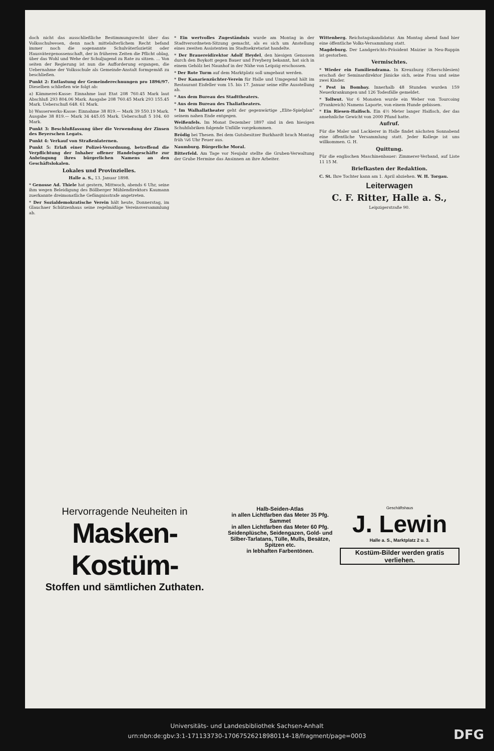doch nicht das ausschließliche Bestimmungsrecht über das Volksschulwesen, denn nach mittelalterlichem Recht befand immer noch die sogenannte Schulväterſozietät oder Hausvätergenossenschaft, der in früheren Zeiten die Pflicht oblag, über das Wohl und Wehe der Schuljugend zu Rate zu sitzen. ... Von seiten der Regierung ist nun die Aufforderung ergangen, die Uebernahme der Volksschule als Gemeinde-Anstalt formgemäß zu beschließen.
Punkt 2: Entlastung der Gemeinderechnungen pro 1896/97. Dieselben schließen wie folgt ab:
a) Kämmerei-Kasse: Einnahme laut Etat 208 760.45 Mark laut Abschluß 293 804.06 Mark. Ausgabe 208 760.45 Mark 293 155.45 Mark. Ueberschuß 648. 61 Mark.
b) Wasserwerks-Kasse: Einnahme 38 819.— Mark 39 550.19 Mark. Ausgabe 38 819.— Mark 34 445.05 Mark. Ueberschuß 5 104. 60 Mark.
Punkt 3: Beschlußfassung über die Verwendung der Zinsen des Beyerschen Legats.
Punkt 4: Verkauf von Straßenlaternen.
Punkt 5: Erlaß einer Polizei-Verordnung, betreffend die Verpflichtung der Inhaber offener Handelsgeschäfte zur Anbringung ihres bürgerlichen Namens an den Geschäftslokalen.
Lokales und Provinzielles.
Halle a. S., 13. Januar 1898.
* Genosse Ad. Thiele hat gestern, Mittwoch, abends 6 Uhr, seine ihm wegen Beleidigung des Böllberger Mühlendirektors Kaumann zuerkannte dreimonatliche Gefängnisstrafe angetreten.
* Der Sozialdemokratische Verein hält heute, Donnerstag, im Glauchaer Schützenhaus seine regelmäßige Vereinsversammlung ab.
* Ein wertvolles Zugeständnis wurde am Montag in der Stadtverordneten-Sitzung gemacht, als es sich um Anstellung eines zweiten Assistenten im Stadtsekretariat handelte.
* Der Brauereidirektor Adolf Heydel, den hiesigen Genossen durch den Boykott gegen Bauer und Freyberg bekannt, hat sich in einem Gehölz bei Naunhof in der Nähe von Leipzig erschossen.
* Der Rote Turm auf dem Marktplatz soll umgebaut werden.
* Der Kanarienzüchter-Verein für Halle und Umgegend hält im Restaurant Eisfeller vom 15. bis 17. Januar seine elfte Ausstellung ab.
* Aus dem Bureau des Stadttheaters.
* Aus dem Bureau des Thaliatheaters.
* Im Walhallatheater geht der gegenwärtige „Elite-Spielplan" seinem nahen Ende entgegen.
Weißenfels. Im Monat Dezember 1897 sind in den hiesigen Schuhfabriken folgende Unfälle vorgekommen.
Brödig bei Thesen. Bei dem Gutsbesitzer Burkhardt brach Montag früh ¼6 Uhr Feuer aus.
Naumburg. Bürgerliche Moral.
Bitterfeld. Am Tage vor Neujahr stellte die Gruben-Verwaltung der Grube Hermine das Ansinnen an ihre Arbeiter.
Wittenberg. Reichstagskandidatur. Am Montag abend fand hier eine öffentliche Volks-Versammlung statt.
Magdeburg. Der Landgerichts-Präsident Maizier in Neu-Ruppin ist gestorben.
Vermischtes.
* Wieder ein Familiendrama. In Kreuzburg (Oberschlesien) erschoß der Seminardirektor Jänicke sich, seine Frau und seine zwei Kinder.
* Pest in Bombay. Innerhalb 48 Stunden wurden 159 Neuerkrankungen und 126 Todesfälle gemeldet.
* Tollwut. Vor 6 Monaten wurde ein Weber von Tourcoing (Frankreich) Namens Laporte, von einem Hunde gebissen.
* Ein Riesen-Haifisch. Ein 4½ Meter langer Haifisch, der das ansehnliche Gewicht von 2000 Pfund hatte.
Aufruf.
Für die Maler und Lackierer in Halle findet nächsten Sonnabend eine öffentliche Versammlung statt. Jeder Kollege ist uns willkommen. G. H.
Quittung.
Für die englischen Maschinenbauer: Zimmerer-Verband, auf Liste 11 15 M.
Briefkasten der Redaktion.
C. St. Ihre Tochter kann am 1. April abziehen. W. H. Torgau.
Leiterwagen
C. F. Ritter, Halle a. S.,
Leipzigerstraße 90.
Hervorragende Neuheiten in
Masken-Kostüm-
Stoffen und sämtlichen Zuthaten.
Halb-Seiden-Atlas
in allen Lichtfarben das Meter 35 Pfg.
Sammet
in allen Lichtfarben das Meter 60 Pfg.
Seidenplüsche, Seidengazen, Gold- und Silber-Tarlatans, Tülle, Mulls, Besätze, Spitzen etc.
in lebhaften Farbentönen.
Geschäftshaus
J. Lewin
Halle a. S., Marktplatz 2 u. 3.
Kostüm-Bilder werden gratis verliehen.
Universitäts- und Landesbibliothek Sachsen-Anhalt
urn:nbn:de:gbv:3:1-171133730-17067526218980114-18/fragment/page=0003
DFG